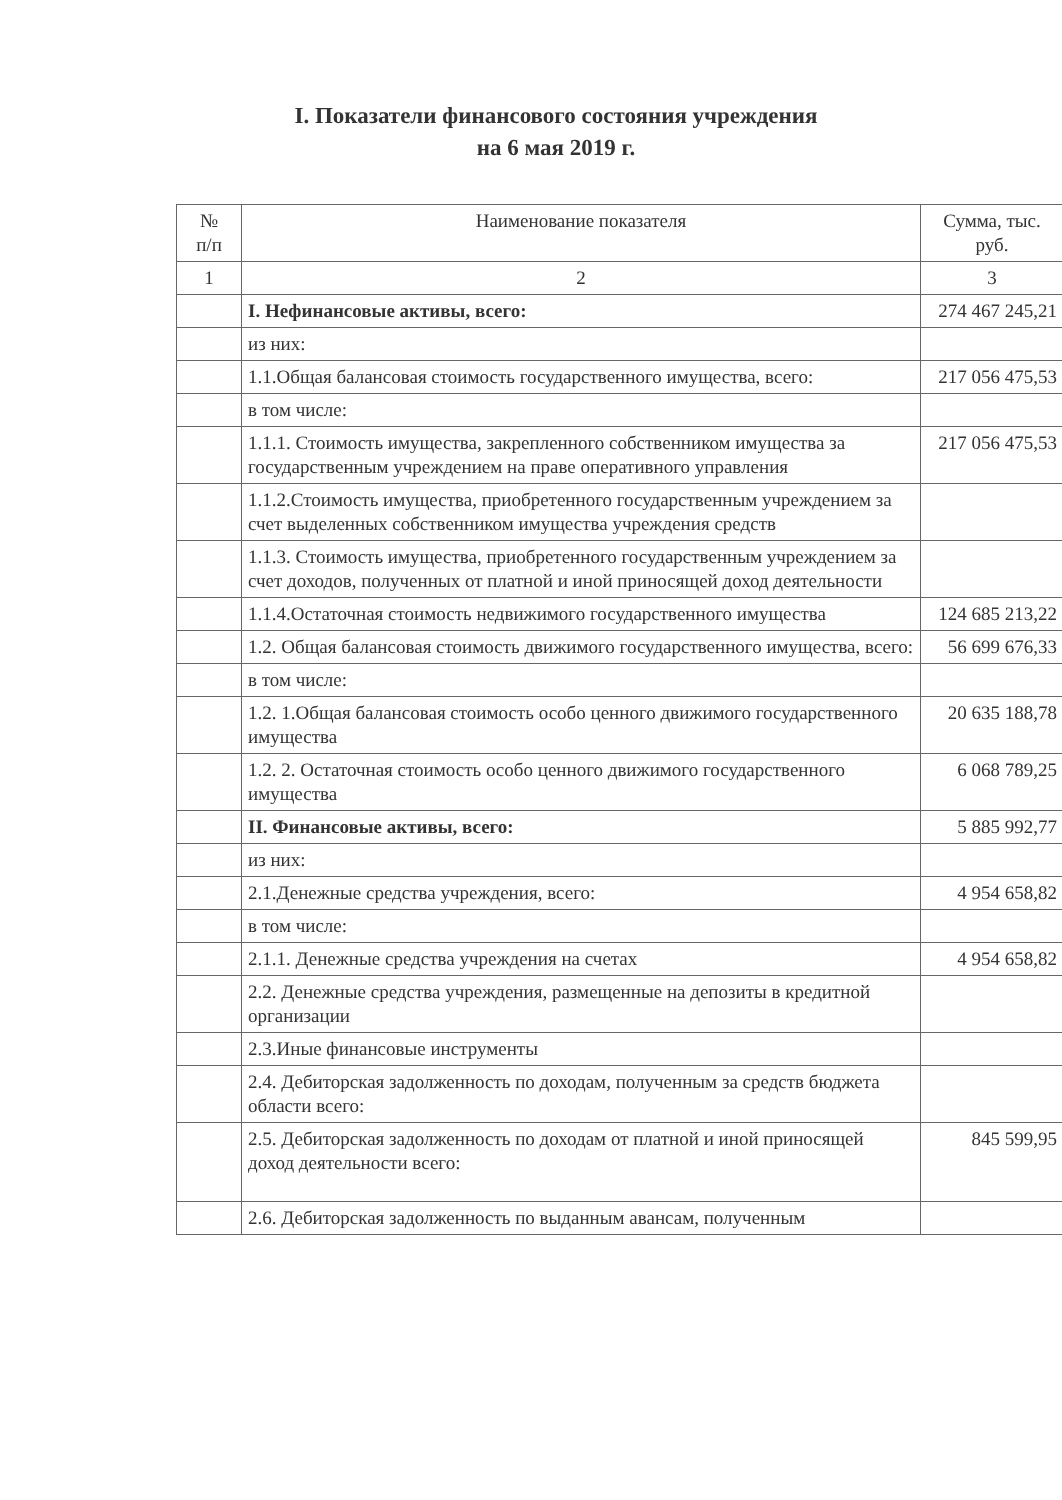I. Показатели финансового состояния учреждения
на 6 мая 2019 г.
| № п/п | Наименование показателя | Сумма, тыс. руб. |
| --- | --- | --- |
| 1 | 2 | 3 |
| | I. Нефинансовые активы, всего: | 274 467 245,21 |
| | из них: | |
| | 1.1.Общая балансовая стоимость государственного имущества, всего: | 217 056 475,53 |
| | в том числе: | |
| | 1.1.1. Стоимость имущества, закрепленного собственником имущества за государственным учреждением на праве оперативного управления | 217 056 475,53 |
| | 1.1.2.Стоимость имущества, приобретенного государственным учреждением за счет выделенных собственником имущества учреждения средств | |
| | 1.1.3. Стоимость имущества, приобретенного государственным учреждением за счет доходов, полученных от платной и иной приносящей доход деятельности | |
| | 1.1.4.Остаточная стоимость недвижимого государственного имущества | 124 685 213,22 |
| | 1.2. Общая балансовая стоимость движимого государственного имущества, всего: | 56 699 676,33 |
| | в том числе: | |
| | 1.2. 1.Общая балансовая стоимость особо ценного движимого государственного имущества | 20 635 188,78 |
| | 1.2. 2. Остаточная стоимость особо ценного движимого государственного имущества | 6 068 789,25 |
| | II. Финансовые активы, всего: | 5 885 992,77 |
| | из них: | |
| | 2.1.Денежные средства учреждения, всего: | 4 954 658,82 |
| | в том числе: | |
| | 2.1.1. Денежные средства учреждения на счетах | 4 954 658,82 |
| | 2.2. Денежные средства учреждения, размещенные на депозиты в кредитной организации | |
| | 2.3.Иные финансовые инструменты | |
| | 2.4. Дебиторская задолженность по доходам, полученным за средств бюджета области всего: | |
| | 2.5. Дебиторская задолженность по доходам от платной и иной приносящей доход деятельности всего: | 845 599,95 |
| | 2.6. Дебиторская задолженность по выданным авансам, полученным | |